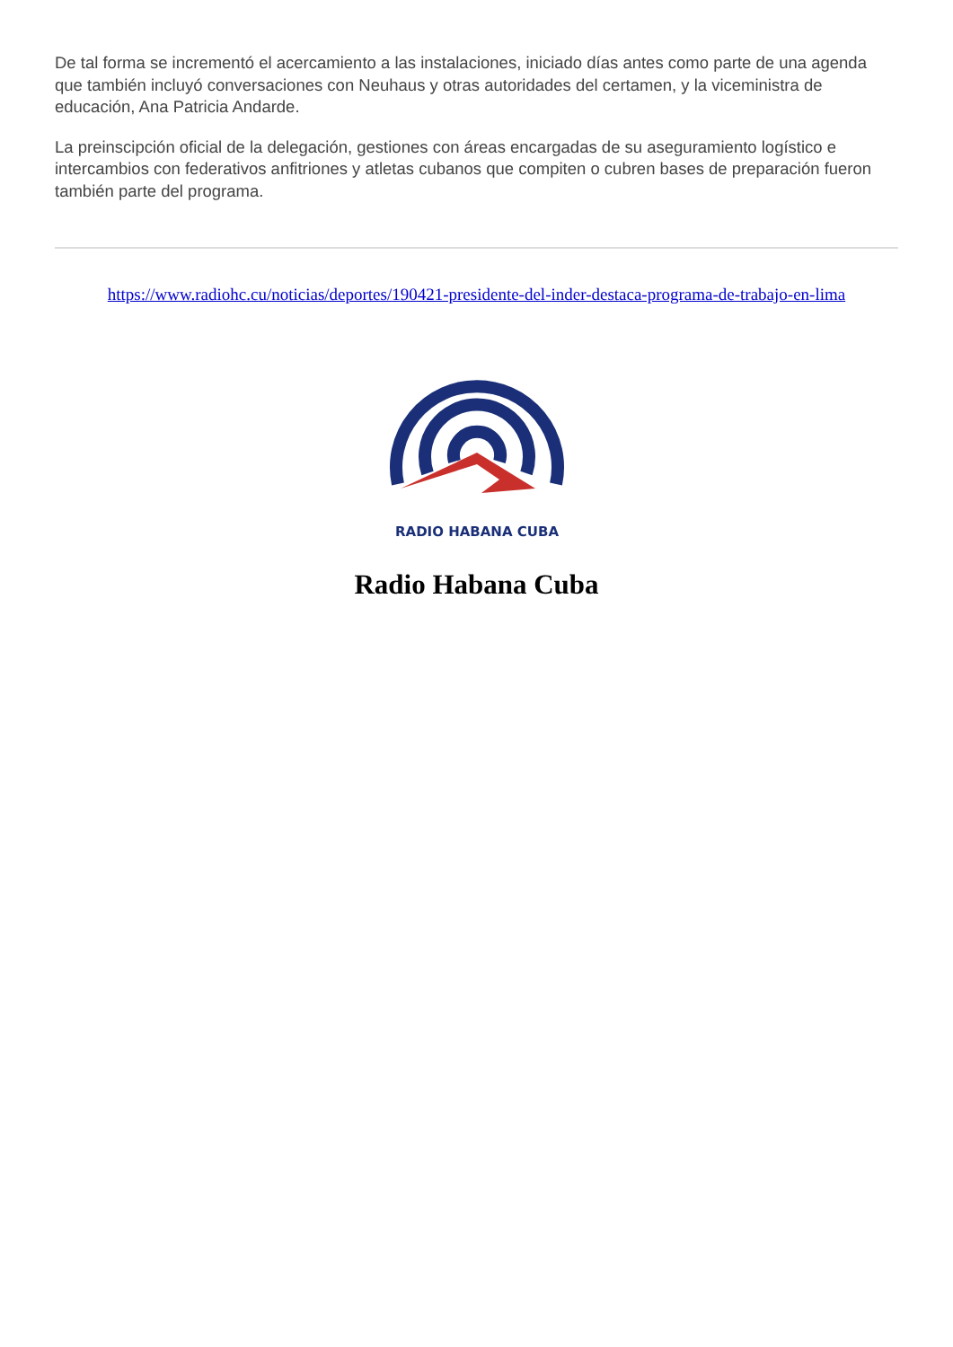De tal forma se incrementó el acercamiento a las instalaciones, iniciado días antes como parte de una agenda que también incluyó conversaciones con Neuhaus y otras autoridades del certamen, y la viceministra de educación, Ana Patricia Andarde.
La preinscipción oficial de la delegación, gestiones con áreas encargadas de su aseguramiento logístico e intercambios con federativos anfitriones y atletas cubanos que compiten o cubren bases de preparación fueron también parte del programa.
https://www.radiohc.cu/noticias/deportes/190421-presidente-del-inder-destaca-programa-de-trabajo-en-lima
RADIO HABANA CUBA
Radio Habana Cuba